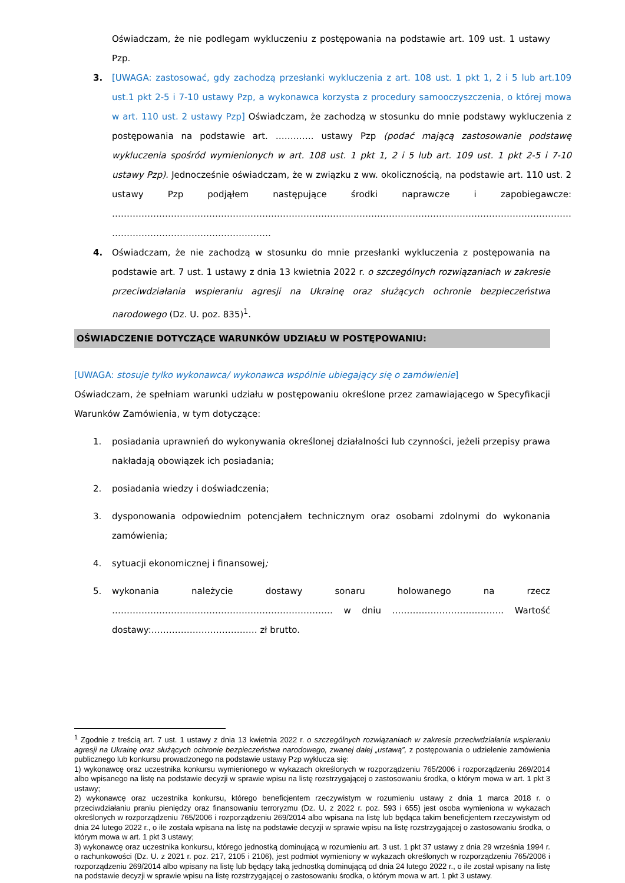Oświadczam, że nie podlegam wykluczeniu z postępowania na podstawie art. 109 ust. 1 ustawy Pzp.
3. [UWAGA: zastosować, gdy zachodzą przesłanki wykluczenia z art. 108 ust. 1 pkt 1, 2 i 5 lub art.109 ust.1 pkt 2-5 i 7-10 ustawy Pzp, a wykonawca korzysta z procedury samooczyszczenia, o której mowa w art. 110 ust. 2 ustawy Pzp] Oświadczam, że zachodzą w stosunku do mnie podstawy wykluczenia z postępowania na podstawie art. …………. ustawy Pzp (podać mającą zastosowanie podstawę wykluczenia spośród wymienionych w art. 108 ust. 1 pkt 1, 2 i 5 lub art. 109 ust. 1 pkt 2-5 i 7-10 ustawy Pzp). Jednocześnie oświadczam, że w związku z ww. okolicznością, na podstawie art. 110 ust. 2 ustawy Pzp podjąłem następujące środki naprawcze i zapobiegawcze: ………………………………………………………………………………………………………………………………………… ………………………………………………
4. Oświadczam, że nie zachodzą w stosunku do mnie przesłanki wykluczenia z postępowania na podstawie art. 7 ust. 1 ustawy z dnia 13 kwietnia 2022 r. o szczególnych rozwiązaniach w zakresie przeciwdziałania wspieraniu agresji na Ukrainę oraz służących ochronie bezpieczeństwa narodowego (Dz. U. poz. 835)<sup>1</sup>.
OŚWIADCZENIE DOTYCZĄCE WARUNKÓW UDZIAŁU W POSTĘPOWANIU:
[UWAGA: stosuje tylko wykonawca/ wykonawca wspólnie ubiegający się o zamówienie]
Oświadczam, że spełniam warunki udziału w postępowaniu określone przez zamawiającego w Specyfikacji Warunków Zamówienia, w tym dotyczące:
1. posiadania uprawnień do wykonywania określonej działalności lub czynności, jeżeli przepisy prawa nakładają obowiązek ich posiadania;
2. posiadania wiedzy i doświadczenia;
3. dysponowania odpowiednim potencjałem technicznym oraz osobami zdolnymi do wykonania zamówienia;
4. sytuacji ekonomicznej i finansowej;
5. wykonania należycie dostawy sonaru holowanego na rzecz ………………………………………………………………… w dniu ……………………………….. Wartość dostawy:……………………………… zł brutto.
<sup>1</sup> Zgodnie z treścią art. 7 ust. 1 ustawy z dnia 13 kwietnia 2022 r. o szczególnych rozwiązaniach w zakresie przeciwdziałania wspieraniu agresji na Ukrainę oraz służących ochronie bezpieczeństwa narodowego, zwanej dalej „ustawą”, z postępowania o udzielenie zamówienia publicznego lub konkursu prowadzonego na podstawie ustawy Pzp wyklucza się:
1) wykonawcę oraz uczestnika konkursu wymienionego w wykazach określonych w rozporządzeniu 765/2006 i rozporządzeniu 269/2014 albo wpisanego na listę na podstawie decyzji w sprawie wpisu na listę rozstrzygającej o zastosowaniu środka, o którym mowa w art. 1 pkt 3 ustawy;
2) wykonawcę oraz uczestnika konkursu, którego beneficjentem rzeczywistym w rozumieniu ustawy z dnia 1 marca 2018 r. o przeciwdziałaniu praniu pieniędzy oraz finansowaniu terroryzmu (Dz. U. z 2022 r. poz. 593 i 655) jest osoba wymieniona w wykazach określonych w rozporządzeniu 765/2006 i rozporządzeniu 269/2014 albo wpisana na listę lub będąca takim beneficjentem rzeczywistym od dnia 24 lutego 2022 r., o ile została wpisana na listę na podstawie decyzji w sprawie wpisu na listę rozstrzygającej o zastosowaniu środka, o którym mowa w art. 1 pkt 3 ustawy;
3) wykonawcę oraz uczestnika konkursu, którego jednostką dominującą w rozumieniu art. 3 ust. 1 pkt 37 ustawy z dnia 29 września 1994 r. o rachunkowości (Dz. U. z 2021 r. poz. 217, 2105 i 2106), jest podmiot wymieniony w wykazach określonych w rozporządzeniu 765/2006 i rozporządzeniu 269/2014 albo wpisany na listę lub będący taką jednostką dominującą od dnia 24 lutego 2022 r., o ile został wpisany na listę na podstawie decyzji w sprawie wpisu na listę rozstrzygającej o zastosowaniu środka, o którym mowa w art. 1 pkt 3 ustawy.